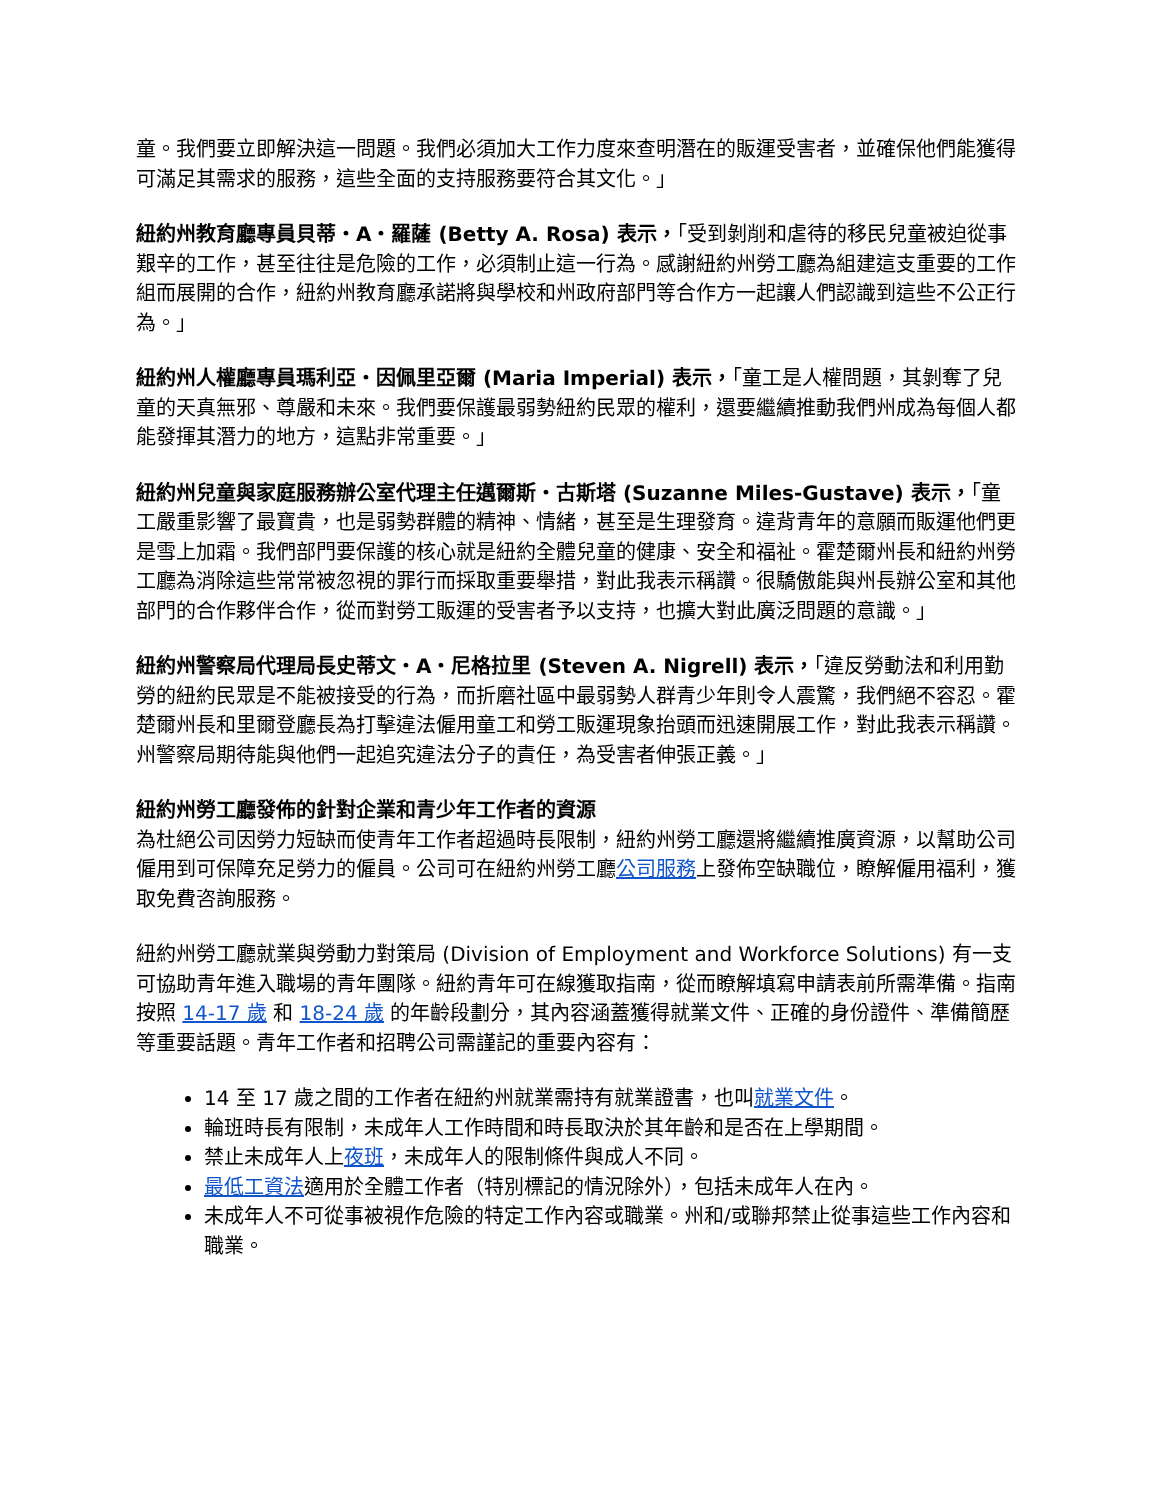童。我們要立即解決這一問題。我們必須加大工作力度來查明潛在的販運受害者，並確保他們能獲得可滿足其需求的服務，這些全面的支持服務要符合其文化。」
紐約州教育廳專員貝蒂・A・羅薩 (Betty A. Rosa) 表示，「受到剝削和虐待的移民兒童被迫從事艱辛的工作，甚至往往是危險的工作，必須制止這一行為。感謝紐約州勞工廳為組建這支重要的工作組而展開的合作，紐約州教育廳承諾將與學校和州政府部門等合作方一起讓人們認識到這些不公正行為。」
紐約州人權廳專員瑪利亞・因佩里亞爾 (Maria Imperial) 表示，「童工是人權問題，其剝奪了兒童的天真無邪、尊嚴和未來。我們要保護最弱勢紐約民眾的權利，還要繼續推動我們州成為每個人都能發揮其潛力的地方，這點非常重要。」
紐約州兒童與家庭服務辦公室代理主任邁爾斯・古斯塔 (Suzanne Miles-Gustave) 表示，「童工嚴重影響了最寶貴，也是弱勢群體的精神、情緒，甚至是生理發育。違背青年的意願而販運他們更是雪上加霜。我們部門要保護的核心就是紐約全體兒童的健康、安全和福祉。霍楚爾州長和紐約州勞工廳為消除這些常常被忽視的罪行而採取重要舉措，對此我表示稱讚。很驕傲能與州長辦公室和其他部門的合作夥伴合作，從而對勞工販運的受害者予以支持，也擴大對此廣泛問題的意識。」
紐約州警察局代理局長史蒂文・A・尼格拉里 (Steven A. Nigrell) 表示，「違反勞動法和利用勤勞的紐約民眾是不能被接受的行為，而折磨社區中最弱勢人群青少年則令人震驚，我們絕不容忍。霍楚爾州長和里爾登廳長為打擊違法僱用童工和勞工販運現象抬頭而迅速開展工作，對此我表示稱讚。州警察局期待能與他們一起追究違法分子的責任，為受害者伸張正義。」
紐約州勞工廳發佈的針對企業和青少年工作者的資源
為杜絕公司因勞力短缺而使青年工作者超過時長限制，紐約州勞工廳還將繼續推廣資源，以幫助公司僱用到可保障充足勞力的僱員。公司可在紐約州勞工廳公司服務上發佈空缺職位，瞭解僱用福利，獲取免費咨詢服務。
紐約州勞工廳就業與勞動力對策局 (Division of Employment and Workforce Solutions) 有一支可協助青年進入職場的青年團隊。紐約青年可在線獲取指南，從而瞭解填寫申請表前所需準備。指南按照 14-17 歲 和 18-24 歲 的年齡段劃分，其內容涵蓋獲得就業文件、正確的身份證件、準備簡歷等重要話題。青年工作者和招聘公司需謹記的重要內容有：
14 至 17 歲之間的工作者在紐約州就業需持有就業證書，也叫就業文件。
輪班時長有限制，未成年人工作時間和時長取決於其年齡和是否在上學期間。
禁止未成年人上夜班，未成年人的限制條件與成人不同。
最低工資法適用於全體工作者（特別標記的情況除外），包括未成年人在內。
未成年人不可從事被視作危險的特定工作內容或職業。州和/或聯邦禁止從事這些工作內容和職業。